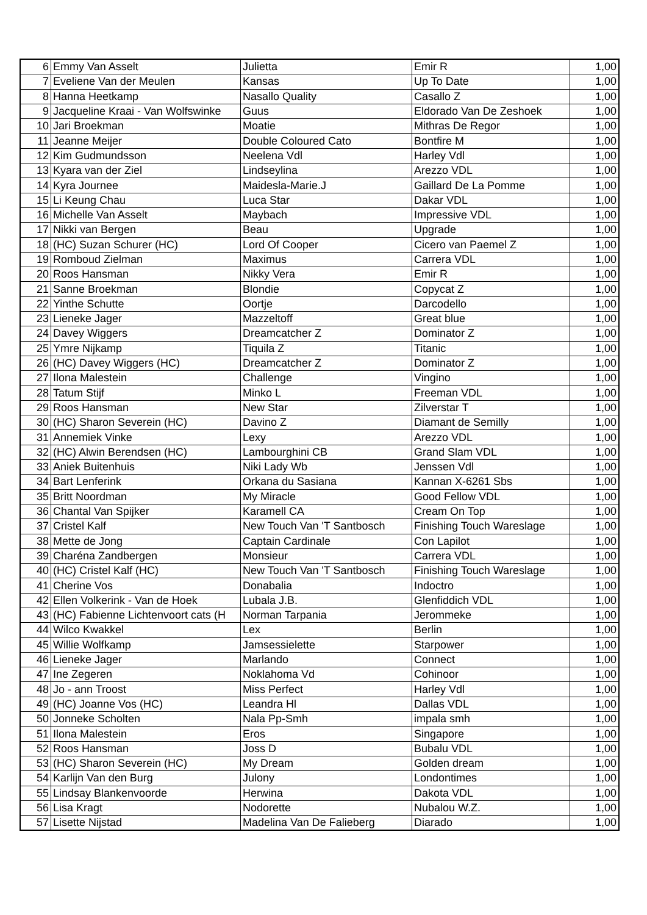| 6 | Emmy Van Asselt | Julietta | Emir R | 1,00 |
| 7 | Eveliene Van der Meulen | Kansas | Up To Date | 1,00 |
| 8 | Hanna Heetkamp | Nasallo Quality | Casallo Z | 1,00 |
| 9 | Jacqueline Kraai - Van Wolfswinke | Guus | Eldorado Van De Zeshoek | 1,00 |
| 10 | Jari Broekman | Moatie | Mithras De Regor | 1,00 |
| 11 | Jeanne Meijer | Double Coloured Cato | Bontfire M | 1,00 |
| 12 | Kim Gudmundsson | Neelena Vdl | Harley Vdl | 1,00 |
| 13 | Kyara van der Ziel | Lindseylina | Arezzo VDL | 1,00 |
| 14 | Kyra Journee | Maidesla-Marie.J | Gaillard De La Pomme | 1,00 |
| 15 | Li Keung Chau | Luca Star | Dakar VDL | 1,00 |
| 16 | Michelle Van Asselt | Maybach | Impressive VDL | 1,00 |
| 17 | Nikki van Bergen | Beau | Upgrade | 1,00 |
| 18 | (HC) Suzan Schurer (HC) | Lord Of Cooper | Cicero van Paemel Z | 1,00 |
| 19 | Romboud Zielman | Maximus | Carrera VDL | 1,00 |
| 20 | Roos Hansman | Nikky Vera | Emir R | 1,00 |
| 21 | Sanne Broekman | Blondie | Copycat Z | 1,00 |
| 22 | Yinthe Schutte | Oortje | Darcodello | 1,00 |
| 23 | Lieneke Jager | Mazzeltoff | Great blue | 1,00 |
| 24 | Davey Wiggers | Dreamcatcher Z | Dominator Z | 1,00 |
| 25 | Ymre Nijkamp | Tiquila Z | Titanic | 1,00 |
| 26 | (HC) Davey Wiggers (HC) | Dreamcatcher Z | Dominator Z | 1,00 |
| 27 | Ilona Malestein | Challenge | Vingino | 1,00 |
| 28 | Tatum Stijf | Minko L | Freeman VDL | 1,00 |
| 29 | Roos Hansman | New Star | Zilverstar T | 1,00 |
| 30 | (HC) Sharon Severein (HC) | Davino Z | Diamant de Semilly | 1,00 |
| 31 | Annemiek Vinke | Lexy | Arezzo VDL | 1,00 |
| 32 | (HC) Alwin Berendsen (HC) | Lambourghini CB | Grand Slam VDL | 1,00 |
| 33 | Aniek Buitenhuis | Niki Lady Wb | Jenssen Vdl | 1,00 |
| 34 | Bart Lenferink | Orkana du Sasiana | Kannan X-6261 Sbs | 1,00 |
| 35 | Britt Noordman | My Miracle | Good Fellow VDL | 1,00 |
| 36 | Chantal Van Spijker | Karamell CA | Cream On Top | 1,00 |
| 37 | Cristel Kalf | New Touch Van 'T Santbosch | Finishing Touch Wareslage | 1,00 |
| 38 | Mette de Jong | Captain Cardinale | Con Lapilot | 1,00 |
| 39 | Charéna Zandbergen | Monsieur | Carrera VDL | 1,00 |
| 40 | (HC) Cristel Kalf (HC) | New Touch Van 'T Santbosch | Finishing Touch Wareslage | 1,00 |
| 41 | Cherine Vos | Donabalia | Indoctro | 1,00 |
| 42 | Ellen Volkerink - Van de Hoek | Lubala J.B. | Glenfiddich VDL | 1,00 |
| 43 | (HC) Fabienne Lichtenvoort cats (H | Norman Tarpania | Jerommeke | 1,00 |
| 44 | Wilco Kwakkel | Lex | Berlin | 1,00 |
| 45 | Willie Wolfkamp | Jamsessielette | Starpower | 1,00 |
| 46 | Lieneke Jager | Marlando | Connect | 1,00 |
| 47 | Ine Zegeren | Noklahoma Vd | Cohinoor | 1,00 |
| 48 | Jo - ann Troost | Miss Perfect | Harley Vdl | 1,00 |
| 49 | (HC) Joanne Vos (HC) | Leandra Hl | Dallas VDL | 1,00 |
| 50 | Jonneke Scholten | Nala Pp-Smh | impala smh | 1,00 |
| 51 | Ilona Malestein | Eros | Singapore | 1,00 |
| 52 | Roos Hansman | Joss D | Bubalu VDL | 1,00 |
| 53 | (HC) Sharon Severein (HC) | My Dream | Golden dream | 1,00 |
| 54 | Karlijn Van den Burg | Julony | Londontimes | 1,00 |
| 55 | Lindsay Blankenvoorde | Herwina | Dakota VDL | 1,00 |
| 56 | Lisa Kragt | Nodorette | Nubalou W.Z. | 1,00 |
| 57 | Lisette Nijstad | Madelina Van De Falieberg | Diarado | 1,00 |